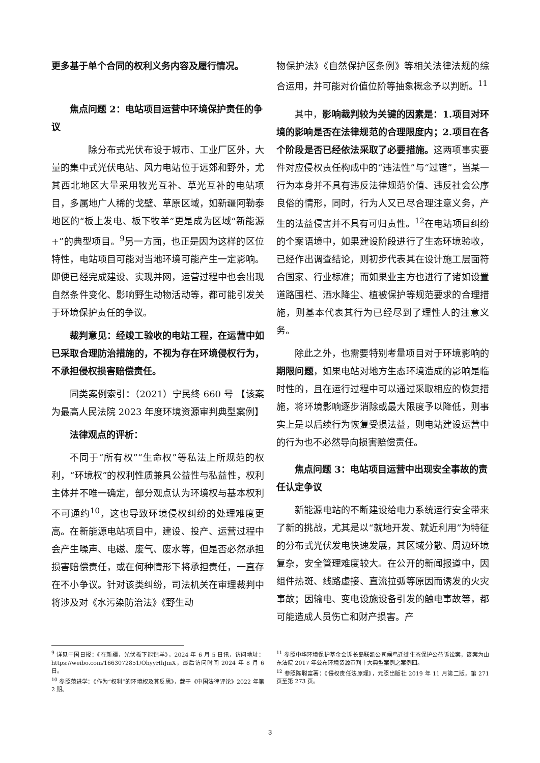更多基于单个合同的权利义务内容及履行情况。
焦点问题 2：电站项目运营中环境保护责任的争议
　　除分布式光伏布设于城市、工业厂区外，大量的集中式光伏电站、风力电站位于远郊和野外，尤其西北地区大量采用牧光互补、草光互补的电站项目，多属地广人稀的戈壁、草原区域，如新疆阿勒泰地区的“板上发电、板下牧羊”更是成为区域“新能源+”的典型项目。<sup>9</sup>另一方面，也正是因为这样的区位特性，电站项目可能对当地环境可能产生一定影响。即便已经完成建设、实现并网，运营过程中也会出现自然条件变化、影响野生动物活动等，都可能引发关于环境保护责任的争议。
裁判意见：经竣工验收的电站工程，在运营中如已采取合理防治措施的，不视为存在环境侵权行为，不承担侵权损害赔偿责任。
同类案例索引：（2021）宁民终 660 号 【该案为最高人民法院 2023 年度环境资源审判典型案例】
法律观点的评析：
不同于“所有权”“生命权”等私法上所规范的权利，“环境权”的权利性质兼具公益性与私益性，权利主体并不唯一确定，部分观点认为环境权与基本权利不可通约<sup>10</sup>，这也导致环境侵权纠纷的处理难度更高。在新能源电站项目中，建设、投产、运营过程中会产生噪声、电磁、废气、废水等，但是否必然承担损害赔偿责任，或在何种情形下将承担责任，一直存在不小争议。针对该类纠纷，司法机关在审理裁判中将涉及对《水污染防治法》《野生动
物保护法》《自然保护区条例》等相关法律法规的综合运用，并可能对价值位阶等抽象概念予以判断。<sup>11</sup>
其中，影响裁判较为关键的因素是：1.项目对环境的影响是否在法律规范的合理限度内；2.项目在各个阶段是否已经依法采取了必要措施。这两项事实要件对应侵权责任构成中的“违法性”与“过错”，当某一行为本身并不具有违反法律规范价值、违反社会公序良俗的情形，同时，行为人又已尽合理注意义务，产生的法益侵害并不具有可归责性。<sup>12</sup>在电站项目纠纷的个案语境中，如果建设阶段进行了生态环境验收，已经作出调查结论，则初步代表其在设计施工层面符合国家、行业标准；而如果业主方也进行了诸如设置道路围栏、洒水降尘、植被保护等规范要求的合理措施，则基本代表其行为已经尽到了理性人的注意义务。
除此之外，也需要特别考量项目对于环境影响的期限问题，如果电站对地方生态环境造成的影响是临时性的，且在运行过程中可以通过采取相应的恢复措施，将环境影响逐步消除或最大限度予以降低，则事实上是以后续行为恢复受损法益，则电站建设运营中的行为也不必然导向损害赔偿责任。
焦点问题 3：电站项目运营中出现安全事故的责任认定争议
新能源电站的不断建设给电力系统运行安全带来了新的挑战，尤其是以“就地开发、就近利用”为特征的分布式光伏发电快速发展，其区域分散、周边环境复杂，安全管理难度较大。在公开的新闻报道中，因组件热斑、线路虚接、直流拉弧等原因而诱发的火灾事故；因输电、变电设施设备引发的触电事故等，都可能造成人员伤亡和财产损害。产
<sup>9</sup> 详见中国日报：《在新疆，光伏板下能钻羊》，2024 年 6 月 5 日讯，访问地址：https://weibo.com/1663072851/OhyyHhJmX，最后访问时间 2024 年 8 月 6 日。
<sup>10</sup> 参照范进学：《作为“权利”的环境权及其反思》，载于《中国法律评论》2022 年第 2 期。
<sup>11</sup> 参照中华环境保护基金会诉长岛联凯公司候鸟迁徙生态保护公益诉讼案，该案为山东法院 2017 年公布环境资源审判十大典型案例之案例四。
<sup>12</sup> 参照陈聪富著：《侵权责任法原理》，元照出版社 2019 年 11 月第二版，第 271 页至第 273 页。
3